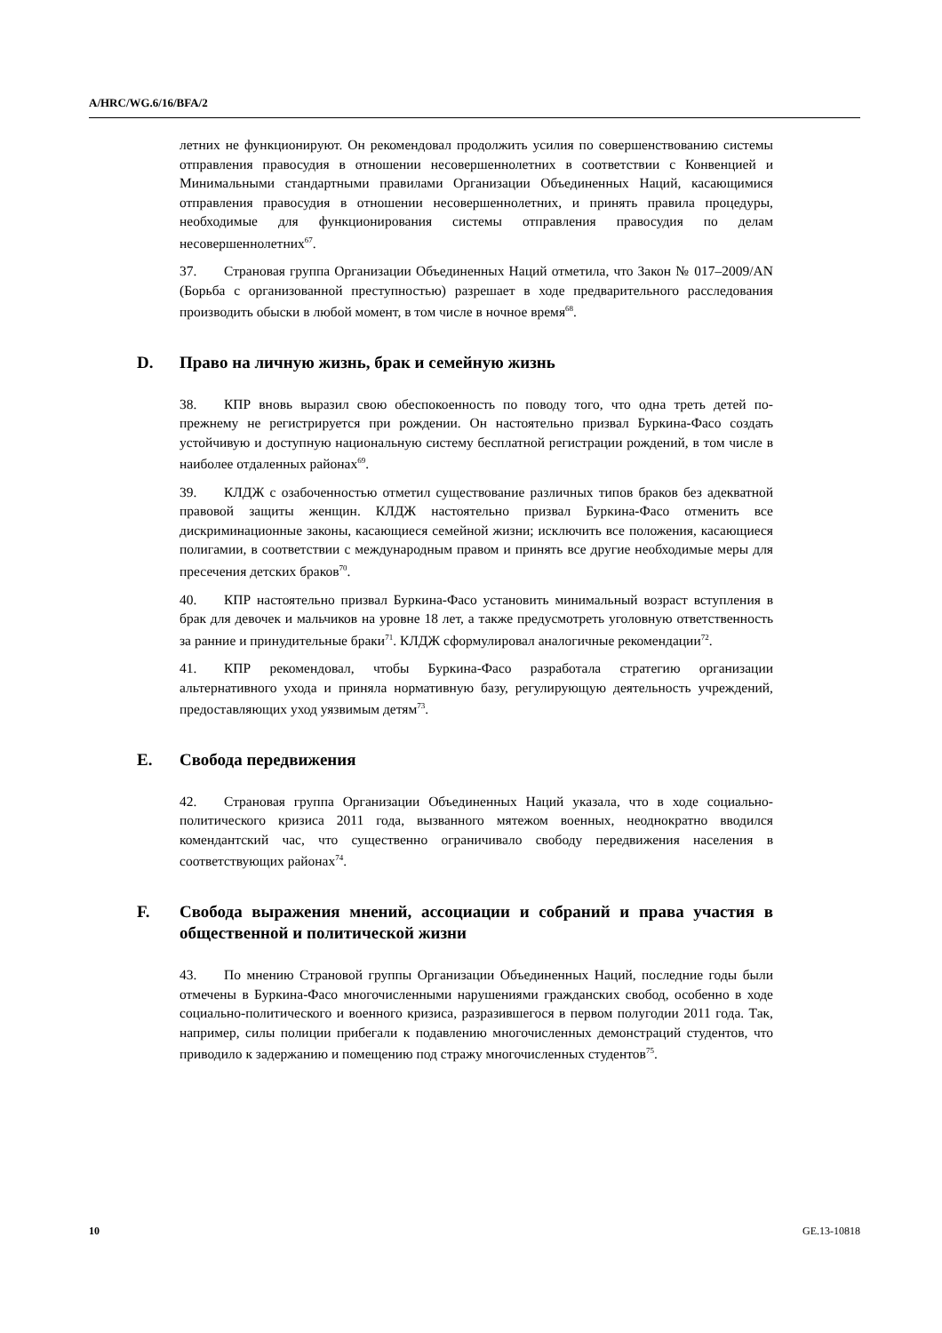A/HRC/WG.6/16/BFA/2
летних не функционируют. Он рекомендовал продолжить усилия по совершенствованию системы отправления правосудия в отношении несовершеннолетних в соответствии с Конвенцией и Минимальными стандартными правилами Организации Объединенных Наций, касающимися отправления правосудия в отношении несовершеннолетних, и принять правила процедуры, необходимые для функционирования системы отправления правосудия по делам несовершеннолетних<sup>67</sup>.
37. Страновая группа Организации Объединенных Наций отметила, что Закон № 017–2009/AN (Борьба с организованной преступностью) разрешает в ходе предварительного расследования производить обыски в любой момент, в том числе в ночное время<sup>68</sup>.
D. Право на личную жизнь, брак и семейную жизнь
38. КПР вновь выразил свою обеспокоенность по поводу того, что одна треть детей по-прежнему не регистрируется при рождении. Он настоятельно призвал Буркина-Фасо создать устойчивую и доступную национальную систему бесплатной регистрации рождений, в том числе в наиболее отдаленных районах<sup>69</sup>.
39. КЛДЖ с озабоченностью отметил существование различных типов браков без адекватной правовой защиты женщин. КЛДЖ настоятельно призвал Буркина-Фасо отменить все дискриминационные законы, касающиеся семейной жизни; исключить все положения, касающиеся полигамии, в соответствии с международным правом и принять все другие необходимые меры для пресечения детских браков<sup>70</sup>.
40. КПР настоятельно призвал Буркина-Фасо установить минимальный возраст вступления в брак для девочек и мальчиков на уровне 18 лет, а также предусмотреть уголовную ответственность за ранние и принудительные браки<sup>71</sup>. КЛДЖ сформулировал аналогичные рекомендации<sup>72</sup>.
41. КПР рекомендовал, чтобы Буркина-Фасо разработала стратегию организации альтернативного ухода и приняла нормативную базу, регулирующую деятельность учреждений, предоставляющих уход уязвимым детям<sup>73</sup>.
E. Свобода передвижения
42. Страновая группа Организации Объединенных Наций указала, что в ходе социально-политического кризиса 2011 года, вызванного мятежом военных, неоднократно вводился комендантский час, что существенно ограничивало свободу передвижения населения в соответствующих районах<sup>74</sup>.
F. Свобода выражения мнений, ассоциации и собраний и права участия в общественной и политической жизни
43. По мнению Страновой группы Организации Объединенных Наций, последние годы были отмечены в Буркина-Фасо многочисленными нарушениями гражданских свобод, особенно в ходе социально-политического и военного кризиса, разразившегося в первом полугодии 2011 года. Так, например, силы полиции прибегали к подавлению многочисленных демонстраций студентов, что приводило к задержанию и помещению под стражу многочисленных студентов<sup>75</sup>.
10 GE.13-10818